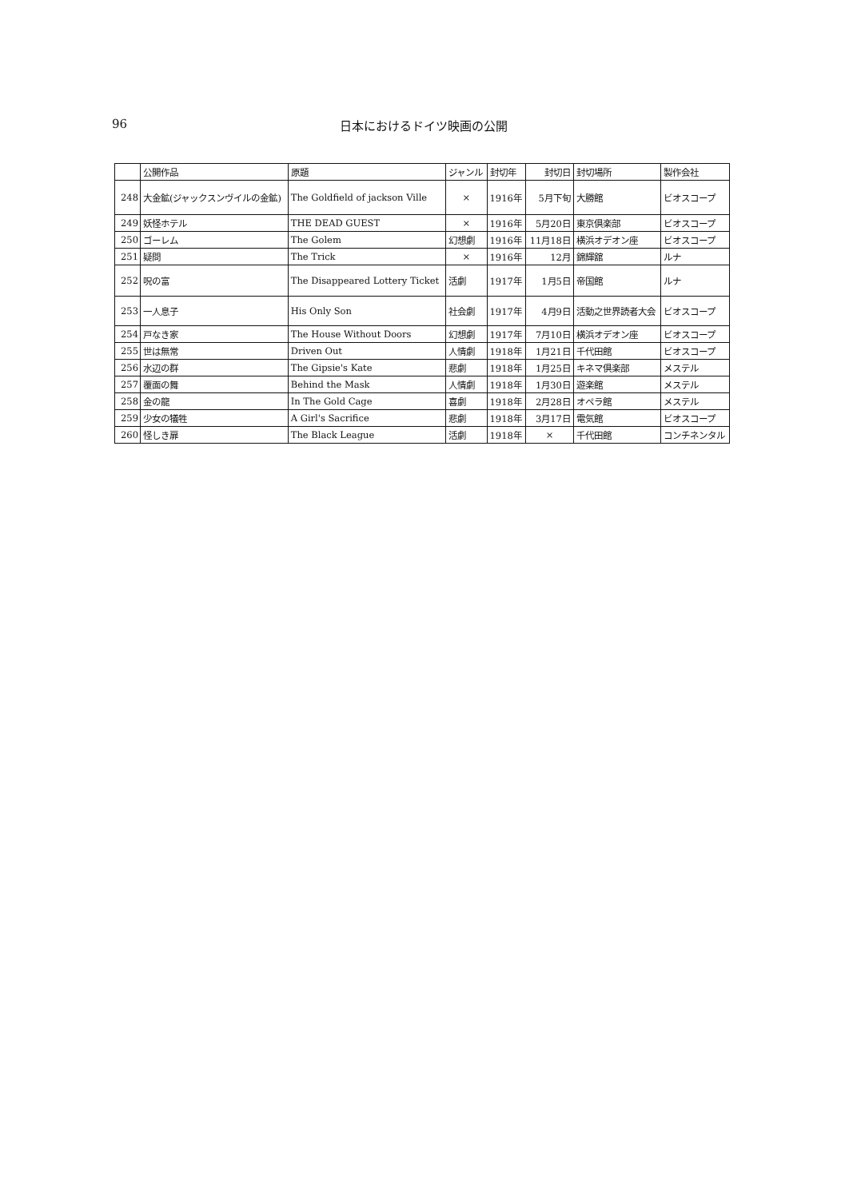96 日本におけるドイツ映画の公開
| | 公開作品 | 原題 | ジャンル | 封切年 | 封切日 | 封切場所 | 製作会社 |
| --- | --- | --- | --- | --- | --- | --- | --- |
| 248 | 大金鉱(ジャックスンヴイルの金鉱) | The Goldfield of jackson Ville | × | 1916年 | 5月下旬 | 大勝館 | ビオスコープ |
| 249 | 妖怪ホテル | THE DEAD GUEST | × | 1916年 | 5月20日 | 東京倶楽部 | ビオスコープ |
| 250 | ゴーレム | The Golem | 幻想劇 | 1916年 | 11月18日 | 横浜オデオン座 | ビオスコープ |
| 251 | 疑問 | The Trick | × | 1916年 | 12月 | 錦輝舘 | ルナ |
| 252 | 呪の富 | The Disappeared Lottery Ticket | 活劇 | 1917年 | 1月5日 | 帝国館 | ルナ |
| 253 | 一人息子 | His Only Son | 社会劇 | 1917年 | 4月9日 | 活動之世界読者大会 | ビオスコープ |
| 254 | 戸なき家 | The House Without Doors | 幻想劇 | 1917年 | 7月10日 | 横浜オデオン座 | ビオスコープ |
| 255 | 世は無常 | Driven Out | 人情劇 | 1918年 | 1月21日 | 千代田館 | ビオスコープ |
| 256 | 水辺の群 | The Gipsie's Kate | 悲劇 | 1918年 | 1月25日 | キネマ倶楽部 | メステル |
| 257 | 覆面の舞 | Behind the Mask | 人情劇 | 1918年 | 1月30日 | 遊楽館 | メステル |
| 258 | 金の龍 | In The Gold Cage | 喜劇 | 1918年 | 2月28日 | オペラ館 | メステル |
| 259 | 少女の犠牲 | A Girl's Sacrifice | 悲劇 | 1918年 | 3月17日 | 電気館 | ビオスコープ |
| 260 | 怪しき扉 | The Black League | 活劇 | 1918年 | × | 千代田館 | コンチネンタル |